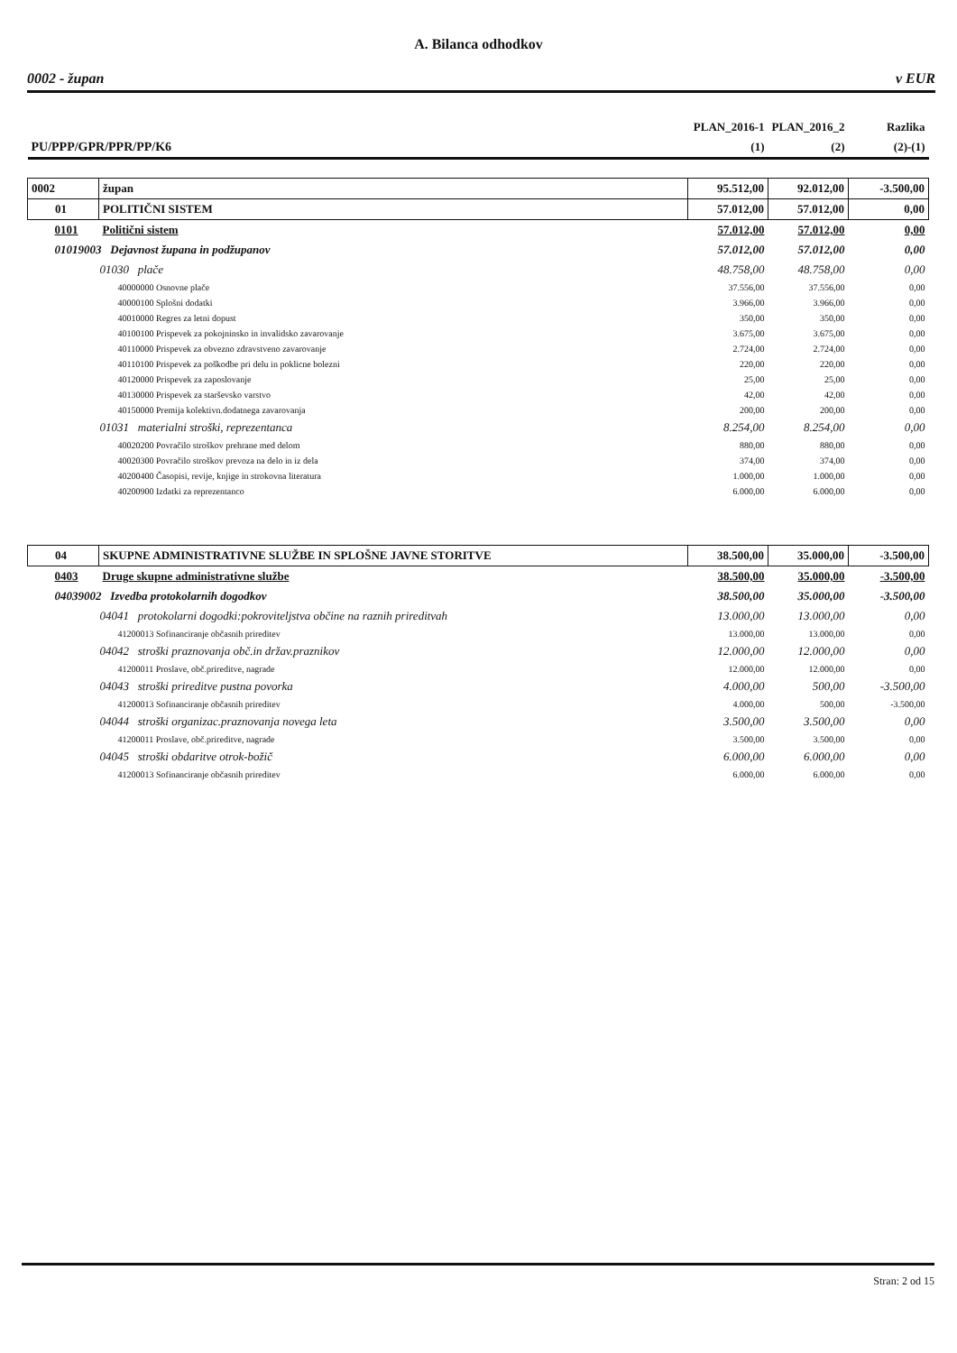A. Bilanca odhodkov
0002 - župan v EUR
| | | PLAN_2016-1 | PLAN_2016_2 | Razlika |
| PU/PPP/GPR/PPR/PP/K6 | | (1) | (2) | (2)-(1) |
| 0002 | župan | 95.512,00 | 92.012,00 | -3.500,00 |
| 01 | POLITIČNI SISTEM | 57.012,00 | 57.012,00 | 0,00 |
| 0101 | Politični sistem | 57.012,00 | 57.012,00 | 0,00 |
| 01019003 Dejavnost župana in podžupanov | | 57.012,00 | 57.012,00 | 0,00 |
| 01030 plače | | 48.758,00 | 48.758,00 | 0,00 |
| 40000000 Osnovne plače | | 37.556,00 | 37.556,00 | 0,00 |
| 40000100 Splošni dodatki | | 3.966,00 | 3.966,00 | 0,00 |
| 40010000 Regres za letni dopust | | 350,00 | 350,00 | 0,00 |
| 40100100 Prispevek za pokojninsko in invalidsko zavarovanje | | 3.675,00 | 3.675,00 | 0,00 |
| 40110000 Prispevek za obvezno zdravstveno zavarovanje | | 2.724,00 | 2.724,00 | 0,00 |
| 40110100 Prispevek za poškodbe pri delu in poklicne bolezni | | 220,00 | 220,00 | 0,00 |
| 40120000 Prispevek za zaposlovanje | | 25,00 | 25,00 | 0,00 |
| 40130000 Prispevek za starševsko varstvo | | 42,00 | 42,00 | 0,00 |
| 40150000 Premija kolektivn.dodatnega zavarovanja | | 200,00 | 200,00 | 0,00 |
| 01031 materialni stroški, reprezentanca | | 8.254,00 | 8.254,00 | 0,00 |
| 40020200 Povračilo stroškov prehrane med delom | | 880,00 | 880,00 | 0,00 |
| 40020300 Povračilo stroškov prevoza na delo in iz dela | | 374,00 | 374,00 | 0,00 |
| 40200400 Časopisi, revije, knjige in strokovna literatura | | 1.000,00 | 1.000,00 | 0,00 |
| 40200900 Izdatki za reprezentanco | | 6.000,00 | 6.000,00 | 0,00 |
| 04 | SKUPNE ADMINISTRATIVNE SLUŽBE IN SPLOŠNE JAVNE STORITVE | 38.500,00 | 35.000,00 | -3.500,00 |
| 0403 | Druge skupne administrativne službe | 38.500,00 | 35.000,00 | -3.500,00 |
| 04039002 Izvedba protokolarnih dogodkov | | 38.500,00 | 35.000,00 | -3.500,00 |
| 04041 protokolarni dogodki:pokroviteljstva občine na raznih prireditvah | | 13.000,00 | 13.000,00 | 0,00 |
| 41200013 Sofinanciranje občasnih prireditev | | 13.000,00 | 13.000,00 | 0,00 |
| 04042 stroški praznovanja obč.in držav.praznikov | | 12.000,00 | 12.000,00 | 0,00 |
| 41200011 Proslave, obč.prireditve, nagrade | | 12.000,00 | 12.000,00 | 0,00 |
| 04043 stroški prireditve pustna povorka | | 4.000,00 | 500,00 | -3.500,00 |
| 41200013 Sofinanciranje občasnih prireditev | | 4.000,00 | 500,00 | -3.500,00 |
| 04044 stroški organizac.praznovanja novega leta | | 3.500,00 | 3.500,00 | 0,00 |
| 41200011 Proslave, obč.prireditve, nagrade | | 3.500,00 | 3.500,00 | 0,00 |
| 04045 stroški obdaritve otrok-božič | | 6.000,00 | 6.000,00 | 0,00 |
| 41200013 Sofinanciranje občasnih prireditev | | 6.000,00 | 6.000,00 | 0,00 |
Stran: 2 od 15